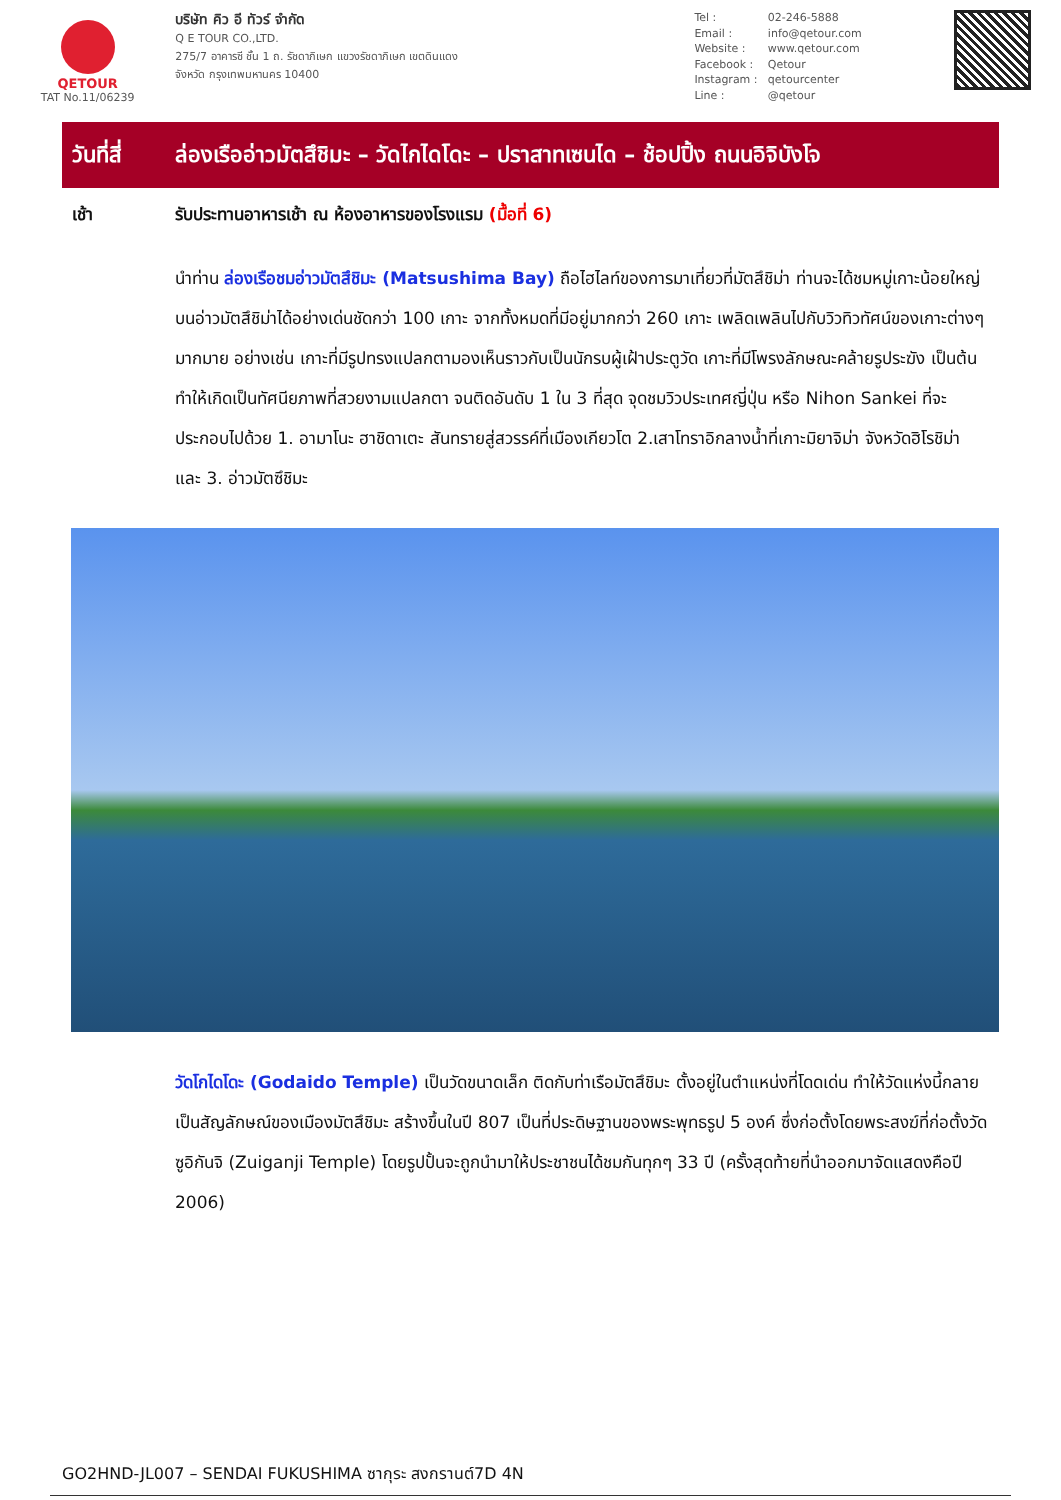QETOUR
TAT No.11/06239
บริษัท คิว อี ทัวร์ จำกัด
Q E TOUR CO.,LTD.
275/7 อาคารซี ชั้น 1 ถ. รัชดาภิเษก แขวงรัชดาภิเษก เขตดินแดง
จังหวัด กรุงเทพมหานคร 10400
Tel : 02-246-5888
Email : info@qetour.com
Website : www.qetour.com
Facebook : Qetour
Instagram : qetourcenter
Line : @qetour
วันที่สี่
ล่องเรืออ่าวมัตสึชิมะ – วัดไกไดโดะ – ปราสาทเซนได – ช้อปปิ้ง ถนนอิจิบังโจ
เช้า รับประทานอาหารเช้า ณ ห้องอาหารของโรงแรม (มื้อที่ 6)
นำท่าน ล่องเรือชมอ่าวมัตสึชิมะ (Matsushima Bay) ถือไฮไลท์ของการมาเที่ยวที่มัตสึชิม่า ท่านจะได้ชมหมู่เกาะน้อยใหญ่บนอ่าวมัตสึชิม่าได้อย่างเด่นชัดกว่า 100 เกาะ จากทั้งหมดที่มีอยู่มากกว่า 260 เกาะ เพลิดเพลินไปกับวิวทิวทัศน์ของเกาะต่างๆมากมาย อย่างเช่น เกาะที่มีรูปทรงแปลกตามองเห็นราวกับเป็นนักรบผู้เฝ้าประตูวัด เกาะที่มีโพรงลักษณะคล้ายรูประฆัง เป็นต้น ทำให้เกิดเป็นทัศนียภาพที่สวยงามแปลกตา จนติดอันดับ 1 ใน 3 ที่สุด จุดชมวิวประเทศญี่ปุ่น หรือ Nihon Sankei ที่จะประกอบไปด้วย 1. อามาโนะ ฮาชิดาเตะ สันทรายสู่สวรรค์ที่เมืองเกียวโต 2.เสาโทราอิกลางน้ำที่เกาะมิยาจิม่า จังหวัดฮิโรชิม่า และ 3. อ่าวมัตซึชิมะ
วัดโกไดโดะ (Godaido Temple) เป็นวัดขนาดเล็ก ติดกับท่าเรือมัตสึชิมะ ตั้งอยู่ในตำแหน่งที่โดดเด่น ทำให้วัดแห่งนี้กลายเป็นสัญลักษณ์ของเมืองมัตสึชิมะ สร้างขึ้นในปี 807 เป็นที่ประดิษฐานของพระพุทธรูป 5 องค์ ซึ่งก่อตั้งโดยพระสงฆ์ที่ก่อตั้งวัดซูอิกันจิ (Zuiganji Temple) โดยรูปปั้นจะถูกนำมาให้ประชาชนได้ชมกันทุกๆ 33 ปี (ครั้งสุดท้ายที่นำออกมาจัดแสดงคือปี 2006)
GO2HND-JL007 – SENDAI FUKUSHIMA ซากุระ สงกรานต์7D 4N